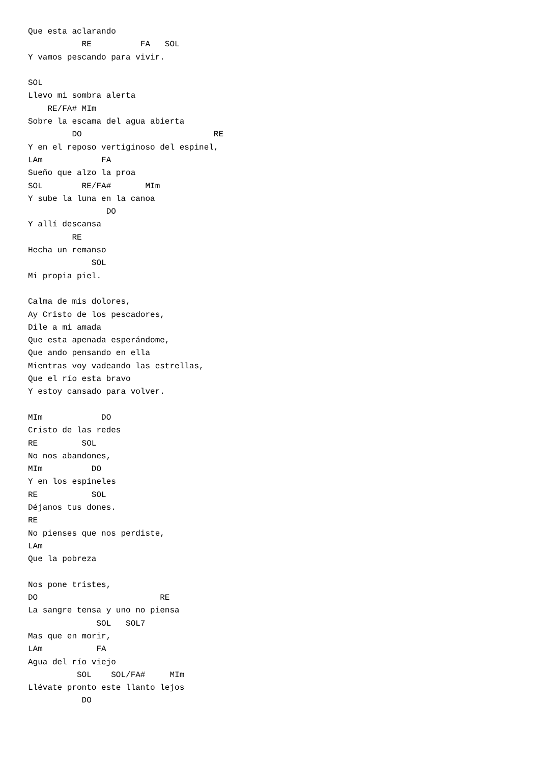Que esta aclarando
           RE          FA   SOL
Y vamos pescando para vivir.

SOL
Llevo mi sombra alerta
    RE/FA# MIm
Sobre la escama del agua abierta
         DO                           RE
Y en el reposo vertiginoso del espinel,
LAm            FA
Sueño que alzo la proa
SOL        RE/FA#       MIm
Y sube la luna en la canoa
                DO
Y allí descansa
         RE
Hecha un remanso
             SOL
Mi propia piel.

Calma de mis dolores,
Ay Cristo de los pescadores,
Dile a mi amada
Que esta apenada esperándome,
Que ando pensando en ella
Mientras voy vadeando las estrellas,
Que el río esta bravo
Y estoy cansado para volver.

MIm            DO
Cristo de las redes
RE         SOL
No nos abandones,
MIm          DO
Y en los espineles
RE           SOL
Déjanos tus dones.
RE
No pienses que nos perdiste,
LAm
Que la pobreza

Nos pone tristes,
DO                         RE
La sangre tensa y uno no piensa
              SOL   SOL7
Mas que en morir,
LAm           FA
Agua del río viejo
          SOL    SOL/FA#     MIm
Llévate pronto este llanto lejos
           DO